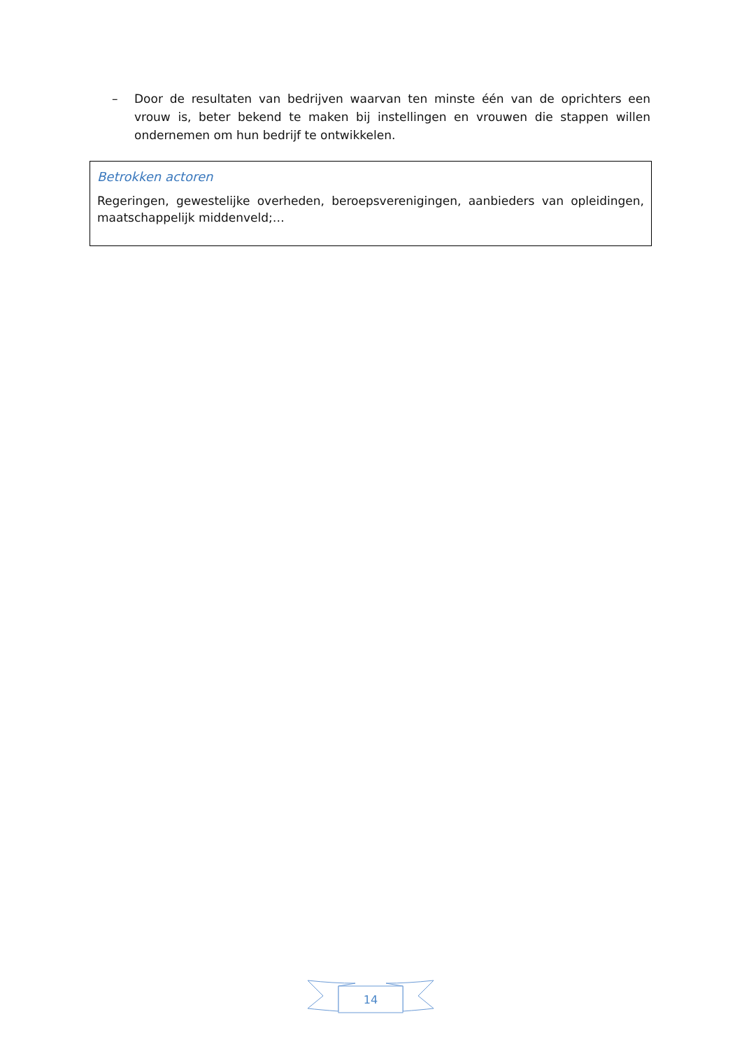– Door de resultaten van bedrijven waarvan ten minste één van de oprichters een vrouw is, beter bekend te maken bij instellingen en vrouwen die stappen willen ondernemen om hun bedrijf te ontwikkelen.
Betrokken actoren
Regeringen, gewestelijke overheden, beroepsverenigingen, aanbieders van opleidingen, maatschappelijk middenveld;…
14